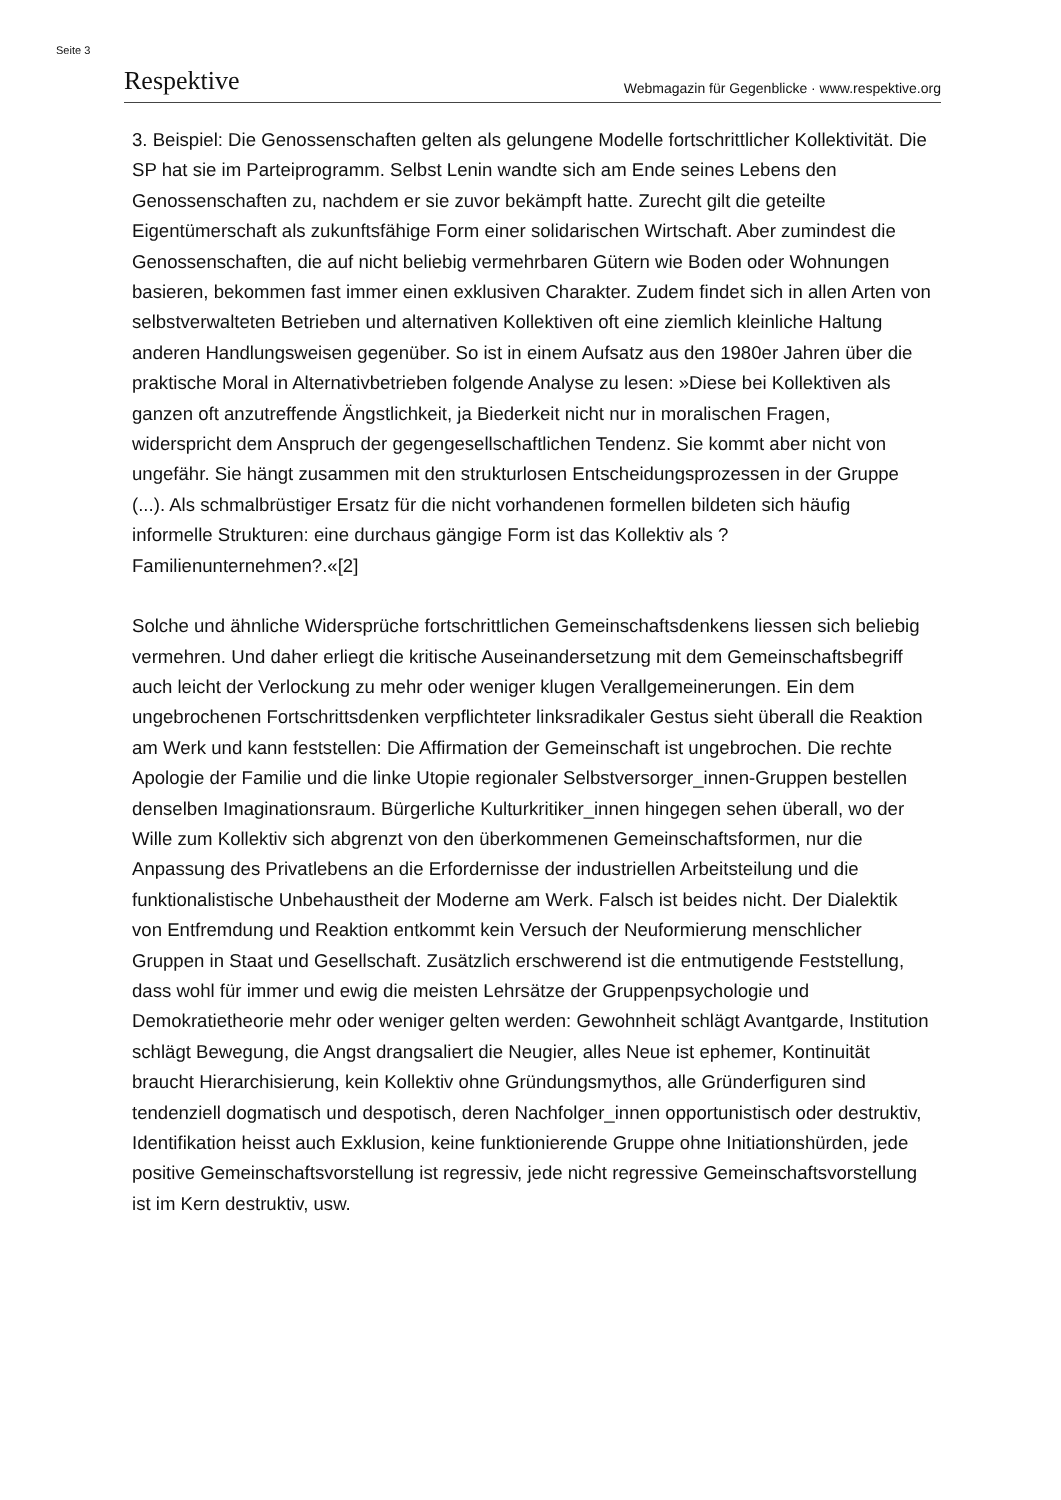Seite 3
Respektive Webmagazin für Gegenblicke · www.respektive.org
3. Beispiel: Die Genossenschaften gelten als gelungene Modelle fortschrittlicher Kollektivität. Die SP hat sie im Parteiprogramm. Selbst Lenin wandte sich am Ende seines Lebens den Genossenschaften zu, nachdem er sie zuvor bekämpft hatte. Zurecht gilt die geteilte Eigentümerschaft als zukunftsfähige Form einer solidarischen Wirtschaft. Aber zumindest die Genossenschaften, die auf nicht beliebig vermehrbaren Gütern wie Boden oder Wohnungen basieren, bekommen fast immer einen exklusiven Charakter. Zudem findet sich in allen Arten von selbstverwalteten Betrieben und alternativen Kollektiven oft eine ziemlich kleinliche Haltung anderen Handlungsweisen gegenüber. So ist in einem Aufsatz aus den 1980er Jahren über die praktische Moral in Alternativbetrieben folgende Analyse zu lesen: »Diese bei Kollektiven als ganzen oft anzutreffende Ängstlichkeit, ja Biederkeit nicht nur in moralischen Fragen, widerspricht dem Anspruch der gegengesellschaftlichen Tendenz. Sie kommt aber nicht von ungefähr. Sie hängt zusammen mit den strukturlosen Entscheidungsprozessen in der Gruppe (...). Als schmalbrüstiger Ersatz für die nicht vorhandenen formellen bildeten sich häufig informelle Strukturen: eine durchaus gängige Form ist das Kollektiv als ?Familienunternehmen?.«[2]
Solche und ähnliche Widersprüche fortschrittlichen Gemeinschaftsdenkens liessen sich beliebig vermehren. Und daher erliegt die kritische Auseinandersetzung mit dem Gemeinschaftsbegriff auch leicht der Verlockung zu mehr oder weniger klugen Verallgemeinerungen. Ein dem ungebrochenen Fortschrittsdenken verpflichteter linksradikaler Gestus sieht überall die Reaktion am Werk und kann feststellen: Die Affirmation der Gemeinschaft ist ungebrochen. Die rechte Apologie der Familie und die linke Utopie regionaler Selbstversorger_innen-Gruppen bestellen denselben Imaginationsraum. Bürgerliche Kulturkritiker_innen hingegen sehen überall, wo der Wille zum Kollektiv sich abgrenzt von den überkommenen Gemeinschaftsformen, nur die Anpassung des Privatlebens an die Erfordernisse der industriellen Arbeitsteilung und die funktionalistische Unbehaustheit der Moderne am Werk. Falsch ist beides nicht. Der Dialektik von Entfremdung und Reaktion entkommt kein Versuch der Neuformierung menschlicher Gruppen in Staat und Gesellschaft. Zusätzlich erschwerend ist die entmutigende Feststellung, dass wohl für immer und ewig die meisten Lehrsätze der Gruppenpsychologie und Demokratietheorie mehr oder weniger gelten werden: Gewohnheit schlägt Avantgarde, Institution schlägt Bewegung, die Angst drangsaliert die Neugier, alles Neue ist ephemer, Kontinuität braucht Hierarchisierung, kein Kollektiv ohne Gründungsmythos, alle Gründerfiguren sind tendenziell dogmatisch und despotisch, deren Nachfolger_innen opportunistisch oder destruktiv, Identifikation heisst auch Exklusion, keine funktionierende Gruppe ohne Initiationshürden, jede positive Gemeinschaftsvorstellung ist regressiv, jede nicht regressive Gemeinschaftsvorstellung ist im Kern destruktiv, usw.